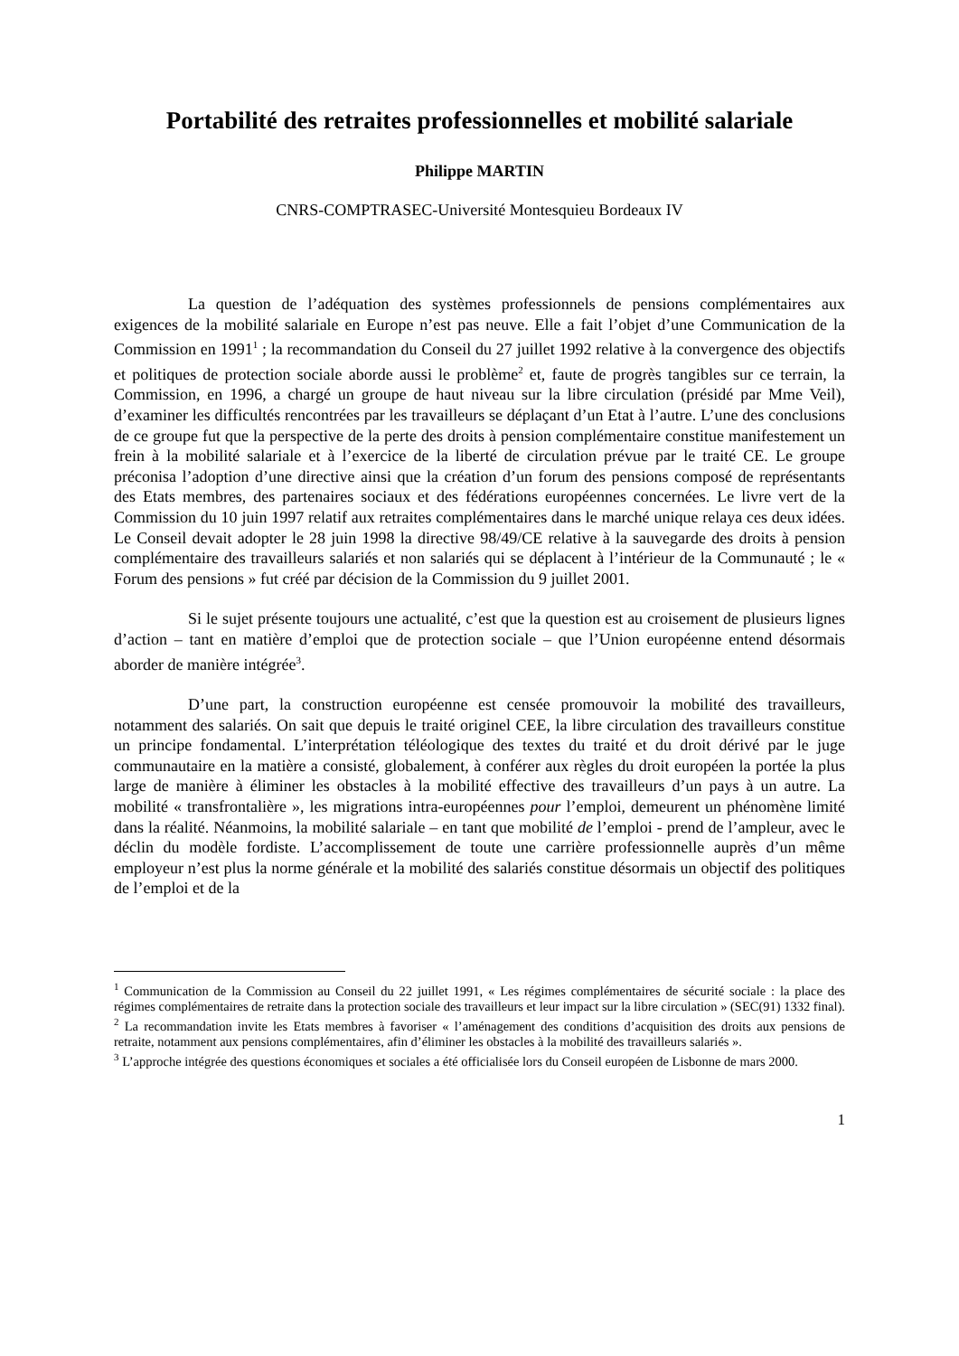Portabilité des retraites professionnelles et mobilité salariale
Philippe MARTIN
CNRS-COMPTRASEC-Université Montesquieu Bordeaux IV
La question de l’adéquation des systèmes professionnels de pensions complémentaires aux exigences de la mobilité salariale en Europe n’est pas neuve. Elle a fait l’objet d’une Communication de la Commission en 1991<sup>1</sup> ; la recommandation du Conseil du 27 juillet 1992 relative à la convergence des objectifs et politiques de protection sociale aborde aussi le problème<sup>2</sup> et, faute de progrès tangibles sur ce terrain, la Commission, en 1996, a chargé un groupe de haut niveau sur la libre circulation (présidé par Mme Veil), d’examiner les difficultés rencontrées par les travailleurs se déplaçant d’un Etat à l’autre. L’une des conclusions de ce groupe fut que la perspective de la perte des droits à pension complémentaire constitue manifestement un frein à la mobilité salariale et à l’exercice de la liberté de circulation prévue par le traité CE. Le groupe préconisa l’adoption d’une directive ainsi que la création d’un forum des pensions composé de représentants des Etats membres, des partenaires sociaux et des fédérations européennes concernées. Le livre vert de la Commission du 10 juin 1997 relatif aux retraites complémentaires dans le marché unique relaya ces deux idées. Le Conseil devait adopter le 28 juin 1998 la directive 98/49/CE relative à la sauvegarde des droits à pension complémentaire des travailleurs salariés et non salariés qui se déplacent à l’intérieur de la Communauté ; le « Forum des pensions » fut créé par décision de la Commission du 9 juillet 2001.
Si le sujet présente toujours une actualité, c’est que la question est au croisement de plusieurs lignes d’action – tant en matière d’emploi que de protection sociale – que l’Union européenne entend désormais aborder de manière intégrée<sup>3</sup>.
D’une part, la construction européenne est censée promouvoir la mobilité des travailleurs, notamment des salariés. On sait que depuis le traité originel CEE, la libre circulation des travailleurs constitue un principe fondamental. L’interprétation téléologique des textes du traité et du droit dérivé par le juge communautaire en la matière a consisté, globalement, à conférer aux règles du droit européen la portée la plus large de manière à éliminer les obstacles à la mobilité effective des travailleurs d’un pays à un autre. La mobilité « transfrontalière », les migrations intra-européennes pour l’emploi, demeurent un phénomène limité dans la réalité. Néanmoins, la mobilité salariale – en tant que mobilité de l’emploi - prend de l’ampleur, avec le déclin du modèle fordiste. L’accomplissement de toute une carrière professionnelle auprès d’un même employeur n’est plus la norme générale et la mobilité des salariés constitue désormais un objectif des politiques de l’emploi et de la
<sup>1</sup> Communication de la Commission au Conseil du 22 juillet 1991, « Les régimes complémentaires de sécurité sociale : la place des régimes complémentaires de retraite dans la protection sociale des travailleurs et leur impact sur la libre circulation » (SEC(91) 1332 final).
<sup>2</sup> La recommandation invite les Etats membres à favoriser « l’aménagement des conditions d’acquisition des droits aux pensions de retraite, notamment aux pensions complémentaires, afin d’éliminer les obstacles à la mobilité des travailleurs salariés ».
<sup>3</sup> L’approche intégrée des questions économiques et sociales a été officialisée lors du Conseil européen de Lisbonne de mars 2000.
1